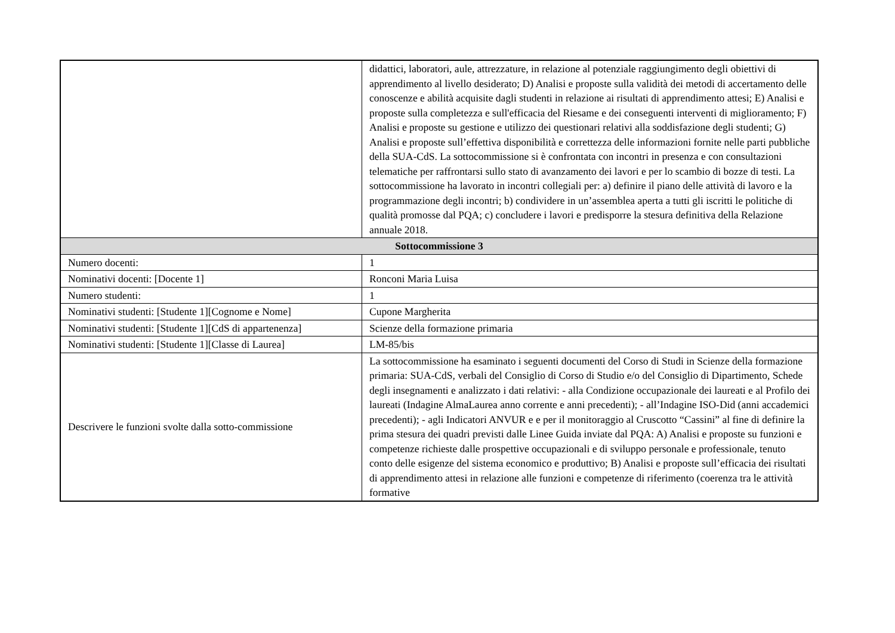| | didattici, laboratori, aule, attrezzature, in relazione al potenziale raggiungimento degli obiettivi di apprendimento al livello desiderato; D) Analisi e proposte sulla validità dei metodi di accertamento delle conoscenze e abilità acquisite dagli studenti in relazione ai risultati di apprendimento attesi; E) Analisi e proposte sulla completezza e sull'efficacia del Riesame e dei conseguenti interventi di miglioramento; F) Analisi e proposte su gestione e utilizzo dei questionari relativi alla soddisfazione degli studenti; G) Analisi e proposte sull’effettiva disponibilità e correttezza delle informazioni fornite nelle parti pubbliche della SUA-CdS. La sottocommissione si è confrontata con incontri in presenza e con consultazioni telematiche per raffrontarsi sullo stato di avanzamento dei lavori e per lo scambio di bozze di testi. La sottocommissione ha lavorato in incontri collegiali per: a) definire il piano delle attività di lavoro e la programmazione degli incontri; b) condividere in un’assemblea aperta a tutti gli iscritti le politiche di qualità promosse dal PQA; c) concludere i lavori e predisporre la stesura definitiva della Relazione annuale 2018. |
| Sottocommissione 3 | |
| Numero docenti: | 1 |
| Nominativi docenti: [Docente 1] | Ronconi Maria Luisa |
| Numero studenti: | 1 |
| Nominativi studenti: [Studente 1][Cognome e Nome] | Cupone Margherita |
| Nominativi studenti: [Studente 1][CdS di appartenenza] | Scienze della formazione primaria |
| Nominativi studenti: [Studente 1][Classe di Laurea] | LM-85/bis |
| Descrivere le funzioni svolte dalla sotto-commissione | La sottocommissione ha esaminato i seguenti documenti del Corso di Studi in Scienze della formazione primaria: SUA-CdS, verbali del Consiglio di Corso di Studio e/o del Consiglio di Dipartimento, Schede degli insegnamenti e analizzato i dati relativi: - alla Condizione occupazionale dei laureati e al Profilo dei laureati (Indagine AlmaLaurea anno corrente e anni precedenti); - all’Indagine ISO-Did (anni accademici precedenti); - agli Indicatori ANVUR e e per il monitoraggio al Cruscotto “Cassini” al fine di definire la prima stesura dei quadri previsti dalle Linee Guida inviate dal PQA: A) Analisi e proposte su funzioni e competenze richieste dalle prospettive occupazionali e di sviluppo personale e professionale, tenuto conto delle esigenze del sistema economico e produttivo; B) Analisi e proposte sull’efficacia dei risultati di apprendimento attesi in relazione alle funzioni e competenze di riferimento (coerenza tra le attività formative |